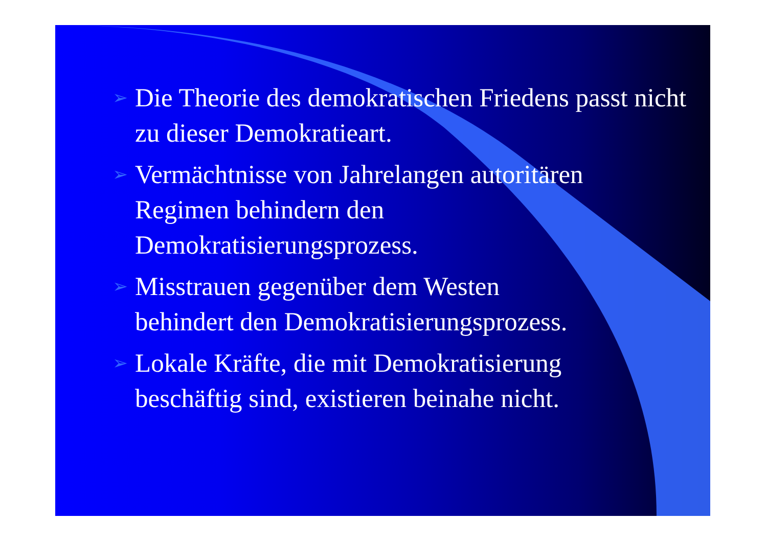➢
Die Theorie des demokratischen Friedens passt nicht zu dieser Demokratieart.
➢
Vermächtnisse von Jahrelangen autoritären
Regimen behindern den
Demokratisierungsprozess.
➢
Misstrauen gegenüber dem Westen
behindert den Demokratisierungsprozess.
➢
Lokale Kräfte, die mit Demokratisierung
beschäftig sind, existieren beinahe nicht.